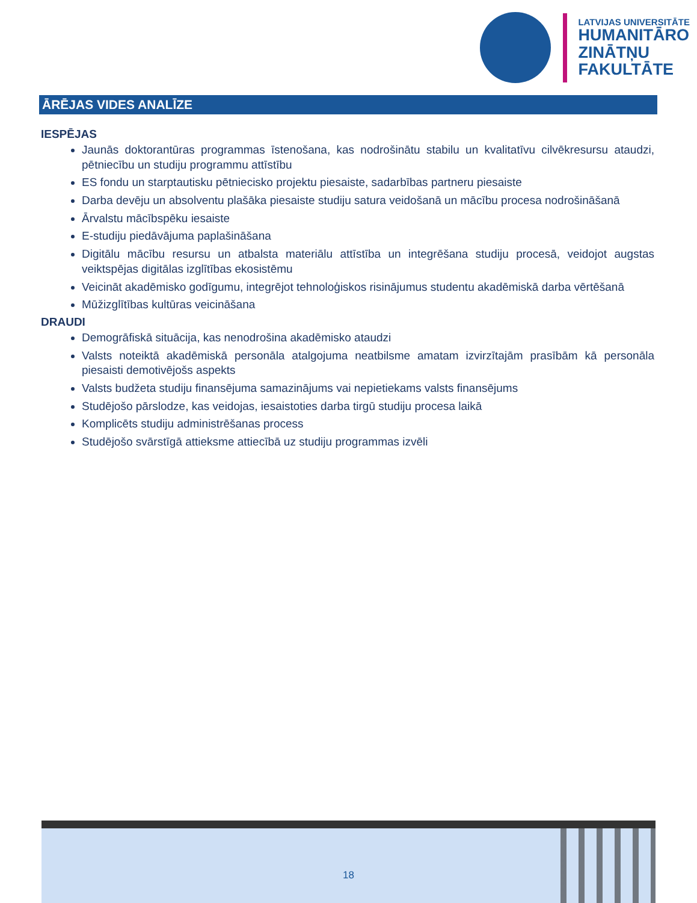LATVIJAS UNIVERSITĀTE
HUMANITĀRO
ZINĀTŅU
FAKULTĀTE
ĀRĒJAS VIDES ANALĪZE
IESPĒJAS
Jaunās doktorantūras programmas īstenošana, kas nodrošinātu stabilu un kvalitatīvu cilvēkresursu ataudzi, pētniecību un studiju programmu attīstību
ES fondu un starptautisku pētniecisko projektu piesaiste, sadarbības partneru piesaiste
Darba devēju un absolventu plašāka piesaiste studiju satura veidošanā un mācību procesa nodrošināšanā
Ārvalstu mācībspēku iesaiste
E-studiju piedāvājuma paplašināšana
Digitālu mācību resursu un atbalsta materiālu attīstība un integrēšana studiju procesā, veidojot augstas veiktspējas digitālas izglītības ekosistēmu
Veicināt akadēmisko godīgumu, integrējot tehnoloģiskos risinājumus studentu akadēmiskā darba vērtēšanā
Mūžizglītības kultūras veicināšana
DRAUDI
Demogrāfiskā situācija, kas nenodrošina akadēmisko ataudzi
Valsts noteiktā akadēmiskā personāla atalgojuma neatbilsme amatam izvirzītajām prasībām kā personāla piesaisti demotivējošs aspekts
Valsts budžeta studiju finansējuma samazinājums vai nepietiekams valsts finansējums
Studējošo pārslodze, kas veidojas, iesaistoties darba tirgū studiju procesa laikā
Komplicēts studiju administrēšanas process
Studējošo svārstīgā attieksme attiecībā uz studiju programmas izvēli
18